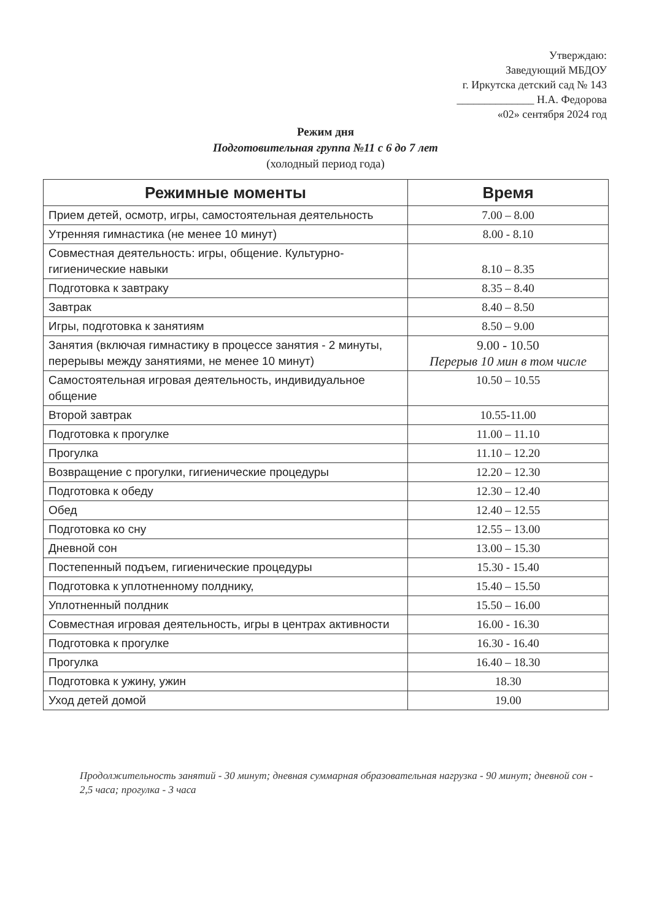Утверждаю:
Заведующий МБДОУ
г. Иркутска детский сад № 143
______________ Н.А. Федорова
«02» сентября 2024 год
Режим дня
Подготовительная группа №11 с 6 до 7 лет
(холодный период года)
| Режимные моменты | Время |
| --- | --- |
| Прием детей, осмотр, игры, самостоятельная деятельность | 7.00 – 8.00 |
| Утренняя гимнастика (не менее 10 минут) | 8.00 - 8.10 |
| Совместная деятельность: игры, общение. Культурно-гигиенические навыки | 8.10 – 8.35 |
| Подготовка к завтраку | 8.35 – 8.40 |
| Завтрак | 8.40 – 8.50 |
| Игры, подготовка к занятиям | 8.50 – 9.00 |
| Занятия (включая гимнастику в процессе занятия - 2 минуты, перерывы между занятиями, не менее 10 минут) | 9.00 - 10.50 Перерыв 10 мин в том числе |
| Самостоятельная игровая деятельность, индивидуальное общение | 10.50 – 10.55 |
| Второй завтрак | 10.55-11.00 |
| Подготовка к прогулке | 11.00 – 11.10 |
| Прогулка | 11.10 – 12.20 |
| Возвращение с прогулки, гигиенические процедуры | 12.20 – 12.30 |
| Подготовка к обеду | 12.30 – 12.40 |
| Обед | 12.40 – 12.55 |
| Подготовка ко сну | 12.55 – 13.00 |
| Дневной сон | 13.00 – 15.30 |
| Постепенный подъем, гигиенические процедуры | 15.30 - 15.40 |
| Подготовка к уплотненному полднику, | 15.40 – 15.50 |
| Уплотненный полдник | 15.50 – 16.00 |
| Совместная игровая деятельность, игры в центрах активности | 16.00 - 16.30 |
| Подготовка к прогулке | 16.30 - 16.40 |
| Прогулка | 16.40 – 18.30 |
| Подготовка к ужину, ужин | 18.30 |
| Уход детей домой | 19.00 |
Продолжительность занятий - 30 минут; дневная суммарная образовательная нагрузка - 90 минут; дневной сон - 2,5 часа; прогулка - 3 часа